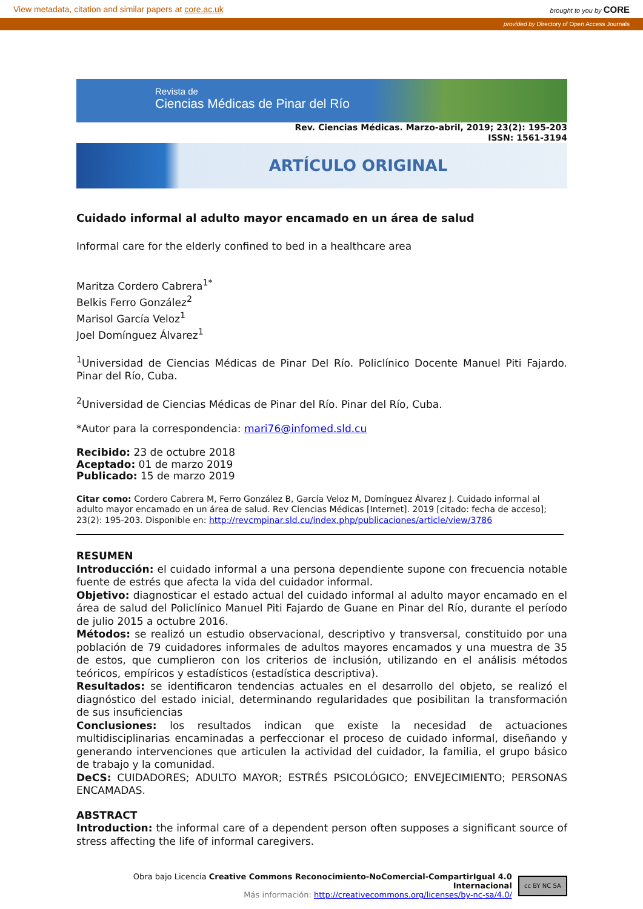View metadata, citation and similar papers at core.ac.uk brought to you by CORE
provided by Directory of Open Access Journals
Revista de
Ciencias Médicas de Pinar del Río
Rev. Ciencias Médicas. Marzo-abril, 2019; 23(2): 195-203
ISSN: 1561-3194
ARTÍCULO ORIGINAL
Cuidado informal al adulto mayor encamado en un área de salud
Informal care for the elderly confined to bed in a healthcare area
Maritza Cordero Cabrera<sup>1*</sup>
Belkis Ferro González<sup>2</sup>
Marisol García Veloz<sup>1</sup>
Joel Domínguez Álvarez<sup>1</sup>
<sup>1</sup> Universidad de Ciencias Médicas de Pinar Del Río. Policlínico Docente Manuel Piti Fajardo. Pinar del Río, Cuba.
<sup>2</sup> Universidad de Ciencias Médicas de Pinar del Río. Pinar del Río, Cuba.
*Autor para la correspondencia: mari76@infomed.sld.cu
Recibido: 23 de octubre 2018
Aceptado: 01 de marzo 2019
Publicado: 15 de marzo 2019
Citar como: Cordero Cabrera M, Ferro González B, García Veloz M, Domínguez Álvarez J. Cuidado informal al adulto mayor encamado en un área de salud. Rev Ciencias Médicas [Internet]. 2019 [citado: fecha de acceso]; 23(2): 195-203. Disponible en: http://revcmpinar.sld.cu/index.php/publicaciones/article/view/3786
RESUMEN
Introducción: el cuidado informal a una persona dependiente supone con frecuencia notable fuente de estrés que afecta la vida del cuidador informal.
Objetivo: diagnosticar el estado actual del cuidado informal al adulto mayor encamado en el área de salud del Policlínico Manuel Piti Fajardo de Guane en Pinar del Río, durante el período de julio 2015 a octubre 2016.
Métodos: se realizó un estudio observacional, descriptivo y transversal, constituido por una población de 79 cuidadores informales de adultos mayores encamados y una muestra de 35 de estos, que cumplieron con los criterios de inclusión, utilizando en el análisis métodos teóricos, empíricos y estadísticos (estadística descriptiva).
Resultados: se identificaron tendencias actuales en el desarrollo del objeto, se realizó el diagnóstico del estado inicial, determinando regularidades que posibilitan la transformación de sus insuficiencias
Conclusiones: los resultados indican que existe la necesidad de actuaciones multidisciplinarias encaminadas a perfeccionar el proceso de cuidado informal, diseñando y generando intervenciones que articulen la actividad del cuidador, la familia, el grupo básico de trabajo y la comunidad.
DeCS: CUIDADORES; ADULTO MAYOR; ESTRÉS PSICOLÓGICO; ENVEJECIMIENTO; PERSONAS ENCAMADAS.
ABSTRACT
Introduction: the informal care of a dependent person often supposes a significant source of stress affecting the life of informal caregivers.
Obra bajo Licencia Creative Commons Reconocimiento-NoComercial-CompartirIgual 4.0 Internacional
Más información: http://creativecommons.org/licenses/by-nc-sa/4.0/
cc BY NC SA